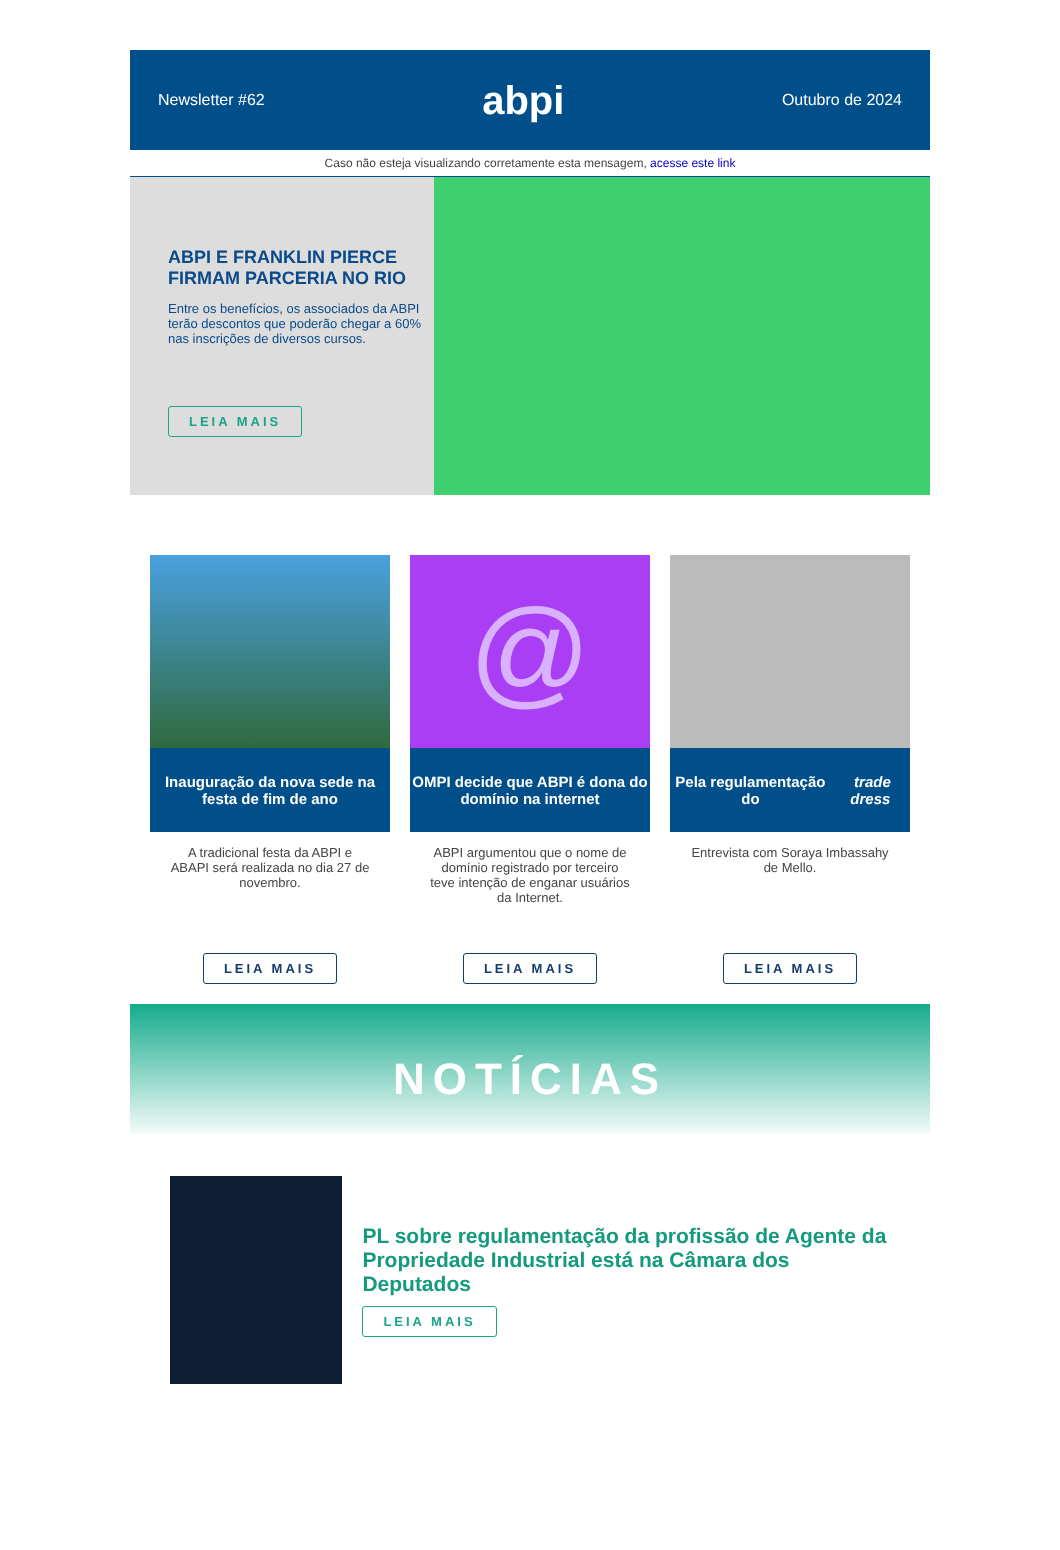Newsletter #62 abpi Outubro de 2024
Caso não esteja visualizando corretamente esta mensagem, acesse este link
ABPI E FRANKLIN PIERCE FIRMAM PARCERIA NO RIO
Entre os benefícios, os associados da ABPI terão descontos que poderão chegar a 60% nas inscrições de diversos cursos.
LEIA MAIS
Inauguração da nova sede na festa de fim de ano
A tradicional festa da ABPI e ABAPI será realizada no dia 27 de novembro.
LEIA MAIS
@
OMPI decide que ABPI é dona do domínio na internet
ABPI argumentou que o nome de domínio registrado por terceiro teve intenção de enganar usuários da Internet.
LEIA MAIS
Pela regulamentação do trade dress
Entrevista com Soraya Imbassahy de Mello.
LEIA MAIS
NOTÍCIAS
PL sobre regulamentação da profissão de Agente da Propriedade Industrial está na Câmara dos Deputados
LEIA MAIS